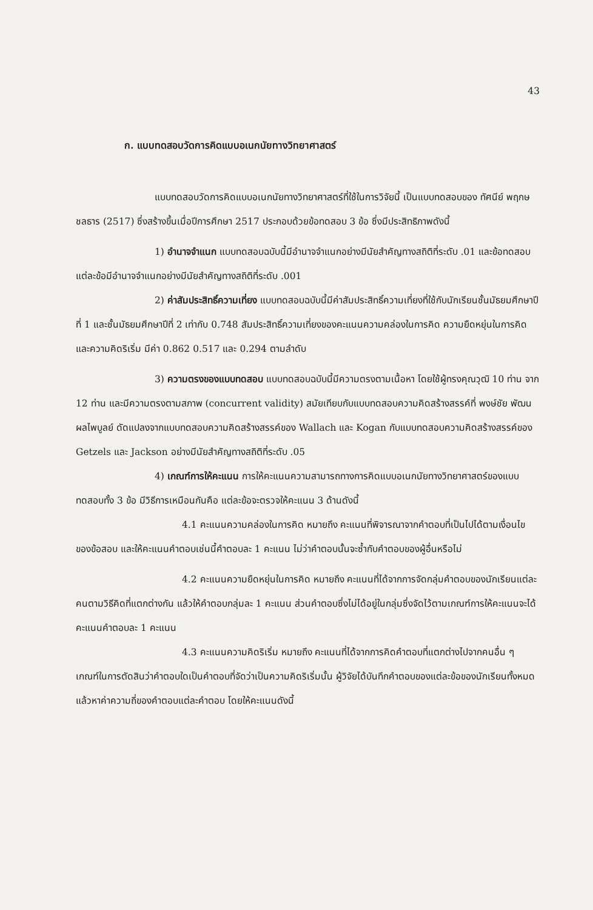43
ก. แบบทดสอบวัดการคิดแบบอเนกนัยทางวิทยาศาสตร์
แบบทดสอบวัดการคิดแบบอเนกนัยทางวิทยาศาสตร์ที่ใช้ในการวิจัยนี้ เป็นแบบทดสอบของ ทัศนีย์ พฤกษชลธาร (2517) ซึ่งสร้างขึ้นเมื่อปีการศึกษา 2517 ประกอบด้วยข้อทดสอบ 3 ข้อ ซึ่งมีประสิทธิภาพดังนี้
1) อำนาจจำแนก แบบทดสอบฉบับนี้มีอำนาจจำแนกอย่างมีนัยสำคัญทางสถิติที่ระดับ .01 และข้อทดสอบแต่ละข้อมีอำนาจจำแนกอย่างมีนัยสำคัญทางสถิติที่ระดับ .001
2) ค่าสัมประสิทธิ์ความเที่ยง แบบทดสอบฉบับนี้มีค่าสัมประสิทธิ์ความเที่ยงที่ใช้กับนักเรียนชั้นมัธยมศึกษาปีที่ 1 และชั้นมัธยมศึกษาปีที่ 2 เท่ากับ 0.748 สัมประสิทธิ์ความเที่ยงของคะแนนความคล่องในการคิด ความยืดหยุ่นในการคิด และความคิดริเริ่ม มีค่า 0.862 0.517 และ 0.294 ตามลำดับ
3) ความตรงของแบบทดสอบ แบบทดสอบฉบับนี้มีความตรงตามเนื้อหา โดยใช้ผู้ทรงคุณวุฒิ 10 ท่าน จาก 12 ท่าน และมีความตรงตามสภาพ (concurrent validity) สมัยเทียบกับแบบทดสอบความคิดสร้างสรรค์ที่ พงษ์ชัย พัฒนผลไพบูลย์ ดัดแปลงจากแบบทดสอบความคิดสร้างสรรค์ของ Wallach และ Kogan กับแบบทดสอบความคิดสร้างสรรค์ของ Getzels และ Jackson อย่างมีนัยสำคัญทางสถิติที่ระดับ .05
4) เกณฑ์การให้คะแนน การให้คะแนนความสามารถทางการคิดแบบอเนกนัยทางวิทยาศาสตร์ของแบบทดสอบทั้ง 3 ข้อ มีวิธีการเหมือนกันคือ แต่ละข้อจะตรวจให้คะแนน 3 ด้านดังนี้
4.1 คะแนนความคล่องในการคิด หมายถึง คะแนนที่พิจารณาจากคำตอบที่เป็นไปได้ตามเงื่อนไขของข้อสอบ และให้คะแนนคำตอบเช่นนี้คำตอบละ 1 คะแนน ไม่ว่าคำตอบนั้นจะซ้ำกับคำตอบของผู้อื่นหรือไม่
4.2 คะแนนความยืดหยุ่นในการคิด หมายถึง คะแนนที่ได้จากการจัดกลุ่มคำตอบของนักเรียนแต่ละคนตามวิธีคิดที่แตกต่างกัน แล้วให้คำตอบกลุ่มละ 1 คะแนน ส่วนคำตอบซึ่งไม่ได้อยู่ในกลุ่มซึ่งจัดไว้ตามเกณฑ์การให้คะแนนจะได้คะแนนคำตอบละ 1 คะแนน
4.3 คะแนนความคิดริเริ่ม หมายถึง คะแนนที่ได้จากการคิดคำตอบที่แตกต่างไปจากคนอื่น ๆ เกณฑ์ในการตัดสินว่าคำตอบใดเป็นคำตอบที่จัดว่าเป็นความคิดริเริ่มนั้น ผู้วิจัยได้บันทึกคำตอบของแต่ละข้อของนักเรียนทั้งหมด แล้วหาค่าความถี่ของคำตอบแต่ละคำตอบ โดยให้คะแนนดังนี้